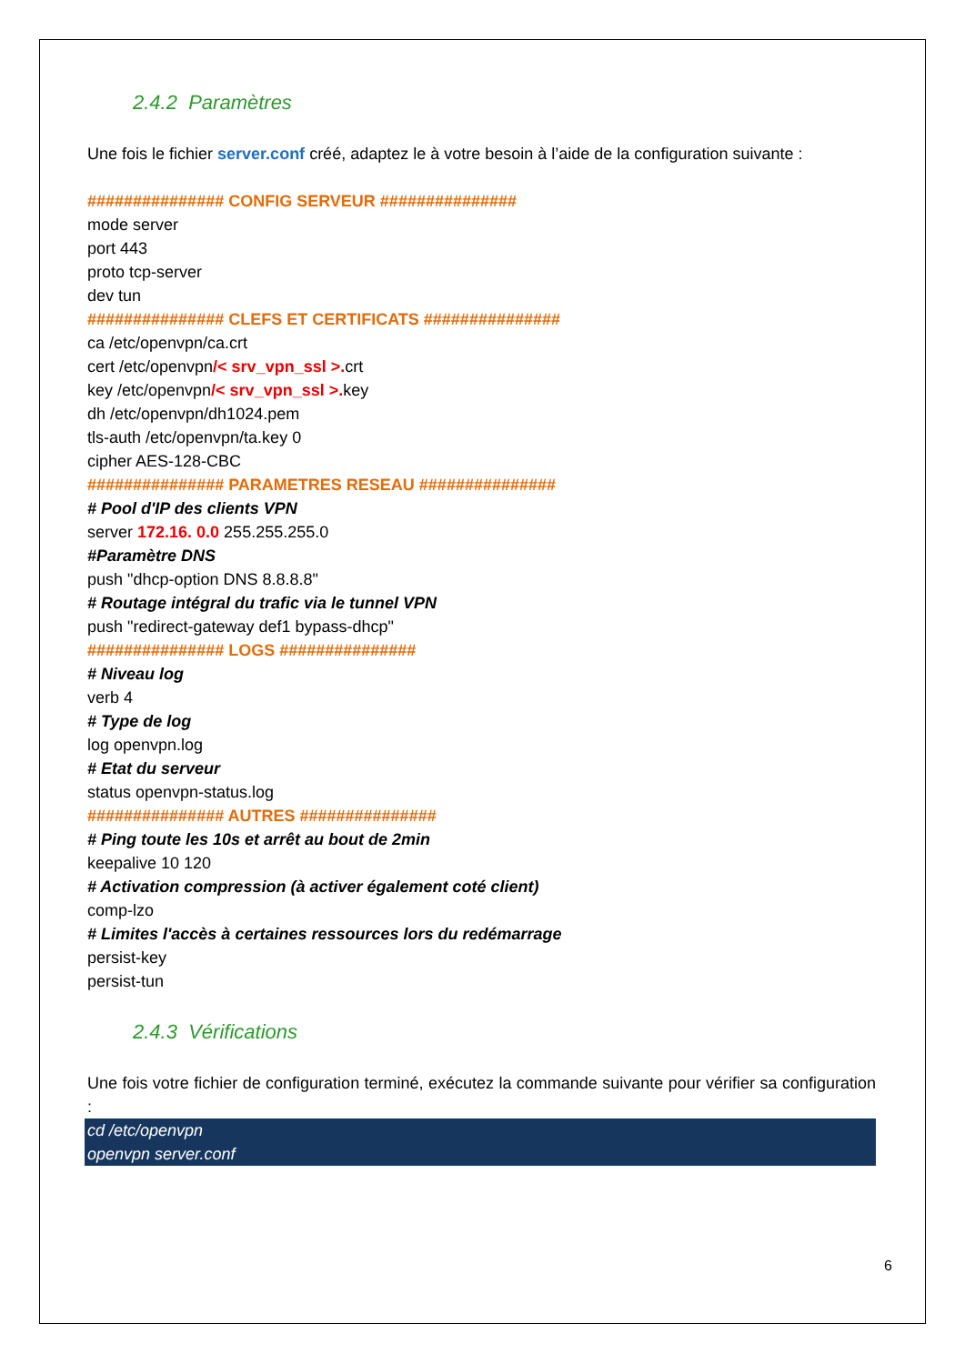2.4.2 Paramètres
Une fois le fichier server.conf créé, adaptez le à votre besoin à l’aide de la configuration suivante :
############### CONFIG SERVEUR ###############
mode server
port 443
proto tcp-server
dev tun
############### CLEFS ET CERTIFICATS ###############
ca /etc/openvpn/ca.crt
cert /etc/openvpn/< srv_vpn_ssl >. crt
key /etc/openvpn/< srv_vpn_ssl >. key
dh /etc/openvpn/dh1024.pem
tls-auth /etc/openvpn/ta.key 0
cipher AES-128-CBC
############### PARAMETRES RESEAU ###############
# Pool d'IP des clients VPN
server 172.16. 0.0 255.255.255.0
#Paramètre DNS
push "dhcp-option DNS 8.8.8.8"
# Routage intégral du trafic via le tunnel VPN
push "redirect-gateway def1 bypass-dhcp"
############### LOGS ###############
# Niveau log
verb 4
# Type de log
log openvpn.log
# Etat du serveur
status openvpn-status.log
############### AUTRES ###############
# Ping toute les 10s et arrêt au bout de 2min
keepalive 10 120
# Activation compression (à activer également coté client)
comp-lzo
# Limites l'accès à certaines ressources lors du redémarrage
persist-key
persist-tun
2.4.3 Vérifications
Une fois votre fichier de configuration terminé, exécutez la commande suivante pour vérifier sa configuration :
cd /etc/openvpn
openvpn server.conf
6